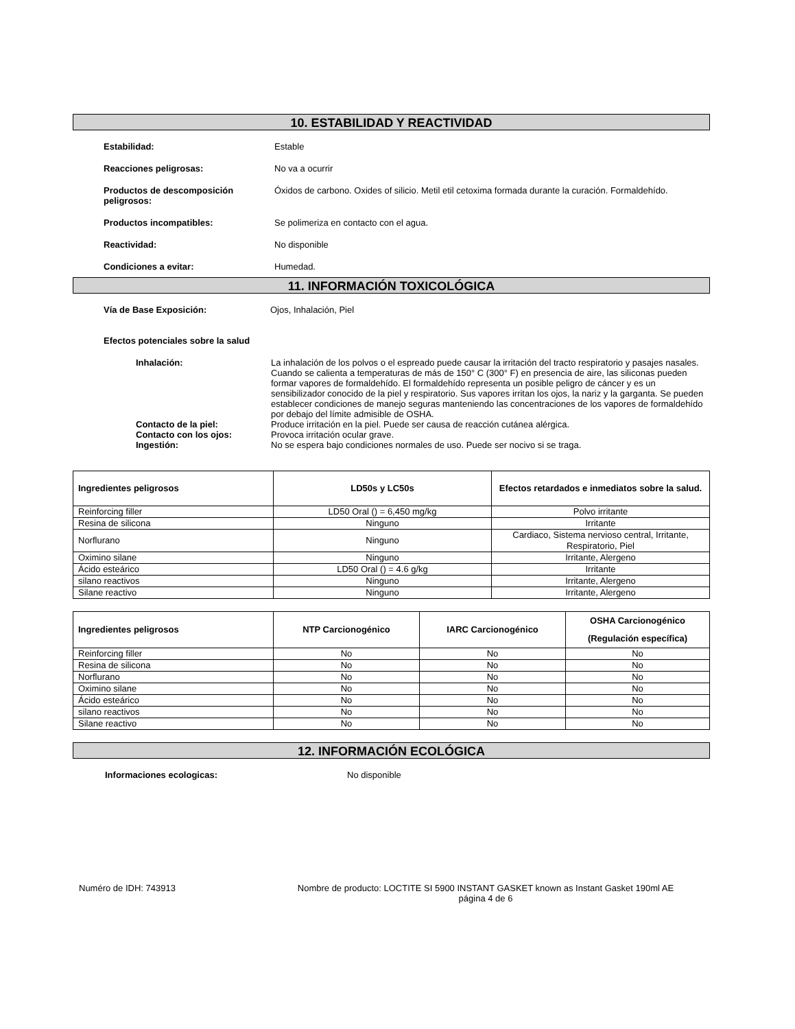10. ESTABILIDAD Y REACTIVIDAD
Estabilidad: Estable
Reacciones peligrosas: No va a ocurrir
Productos de descomposición peligrosos:
Óxidos de carbono. Oxides of silicio. Metil etil cetoxima formada durante la curación. Formaldehído.
Productos incompatibles: Se polimeriza en contacto con el agua.
Reactividad: No disponible
Condiciones a evitar: Humedad.
11. INFORMACIÓN TOXICOLÓGICA
Vía de Base Exposición: Ojos, Inhalación, Piel
Efectos potenciales sobre la salud
Inhalación: La inhalación de los polvos o el espreado puede causar la irritación del tracto respiratorio y pasajes nasales. Cuando se calienta a temperaturas de más de 150° C (300° F) en presencia de aire, las siliconas pueden formar vapores de formaldehído. El formaldehído representa un posible peligro de cáncer y es un sensibilizador conocido de la piel y respiratorio. Sus vapores irritan los ojos, la nariz y la garganta. Se pueden establecer condiciones de manejo seguras manteniendo las concentraciones de los vapores de formaldehído por debajo del límite admisible de OSHA.
Contacto de la piel: Produce irritación en la piel. Puede ser causa de reacción cutánea alérgica.
Contacto con los ojos: Provoca irritación ocular grave.
Ingestión: No se espera bajo condiciones normales de uso. Puede ser nocivo si se traga.
| Ingredientes peligrosos | LD50s y LC50s | Efectos retardados e inmediatos sobre la salud. |
| --- | --- | --- |
| Reinforcing filler | LD50 Oral () = 6,450 mg/kg | Polvo irritante |
| Resina de silicona | Ninguno | Irritante |
| Norflurano | Ninguno | Cardiaco, Sistema nervioso central, Irritante, Respiratorio, Piel |
| Oximino silane | Ninguno | Irritante, Alergeno |
| Ácido esteárico | LD50 Oral () = 4.6 g/kg | Irritante |
| silano reactivos | Ninguno | Irritante, Alergeno |
| Silane reactivo | Ninguno | Irritante, Alergeno |
| Ingredientes peligrosos | NTP Carcionogénico | IARC Carcionogénico | OSHA Carcionogénico (Regulación específica) |
| --- | --- | --- | --- |
| Reinforcing filler | No | No | No |
| Resina de silicona | No | No | No |
| Norflurano | No | No | No |
| Oximino silane | No | No | No |
| Ácido esteárico | No | No | No |
| silano reactivos | No | No | No |
| Silane reactivo | No | No | No |
12. INFORMACIÓN ECOLÓGICA
Informaciones ecologicas: No disponible
Numéro de IDH: 743913 Nombre de producto: LOCTITE SI 5900 INSTANT GASKET known as Instant Gasket 190ml AE
página 4 de 6